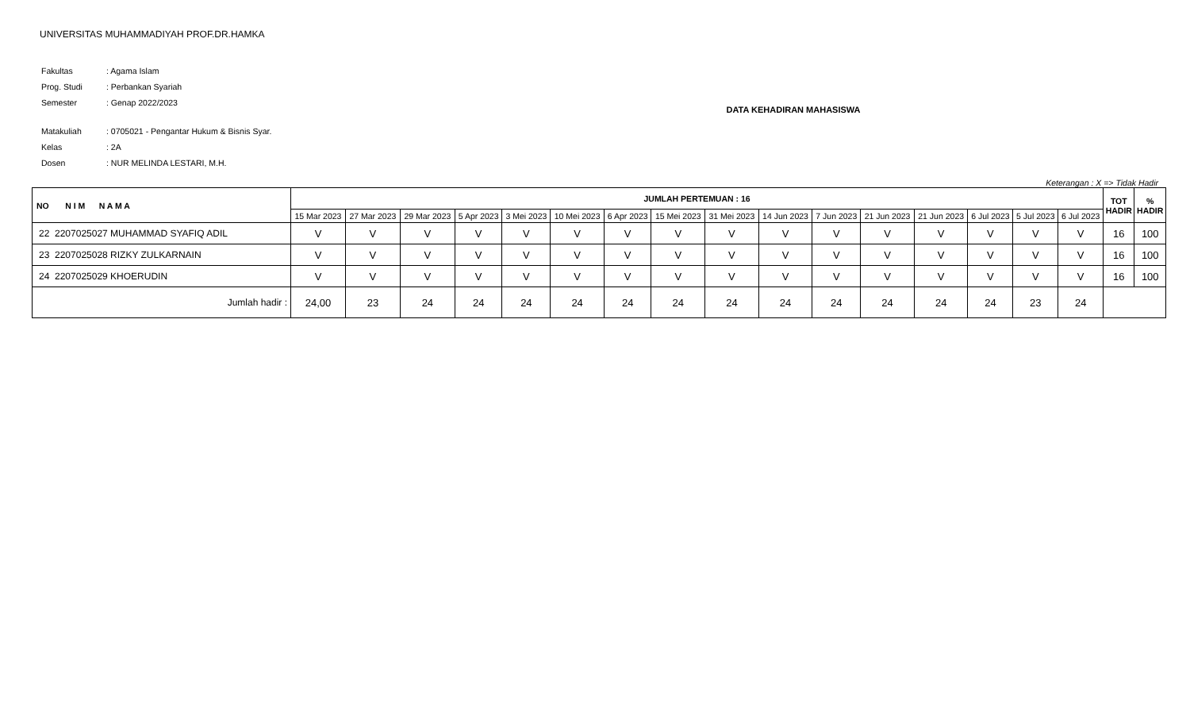UNIVERSITAS MUHAMMADIYAH PROF.DR.HAMKA
| Fakultas | : Agama Islam |
| Prog. Studi | : Perbankan Syariah |
| Semester | : Genap 2022/2023 |
DATA KEHADIRAN MAHASISWA
| Matakuliah | : 0705021 - Pengantar Hukum & Bisnis Syar. |
| Kelas | : 2A |
| Dosen | : NUR MELINDA LESTARI, M.H. |
Keterangan : X => Tidak Hadir
| NO N I M N A M A | JUMLAH PERTEMUAN : 16 | | | | | | | | | | | | | | | | TOT HADIR | % HADIR |
| --- | --- | --- | --- | --- | --- | --- | --- | --- | --- | --- | --- | --- | --- | --- | --- | --- | --- | --- |
| | 15 Mar 2023 | 27 Mar 2023 | 29 Mar 2023 | 5 Apr 2023 | 3 Mei 2023 | 10 Mei 2023 | 6 Apr 2023 | 15 Mei 2023 | 31 Mei 2023 | 14 Jun 2023 | 7 Jun 2023 | 21 Jun 2023 | 21 Jun 2023 | 6 Jul 2023 | 5 Jul 2023 | 6 Jul 2023 | | |
| 22 2207025027 MUHAMMAD SYAFIQ ADIL | V | V | V | V | V | V | V | V | V | V | V | V | V | V | V | V | 16 | 100 |
| 23 2207025028 RIZKY ZULKARNAIN | V | V | V | V | V | V | V | V | V | V | V | V | V | V | V | V | 16 | 100 |
| 24 2207025029 KHOERUDIN | V | V | V | V | V | V | V | V | V | V | V | V | V | V | V | V | 16 | 100 |
| Jumlah hadir : | 24,00 | 23 | 24 | 24 | 24 | 24 | 24 | 24 | 24 | 24 | 24 | 24 | 24 | 24 | 23 | 24 | | |